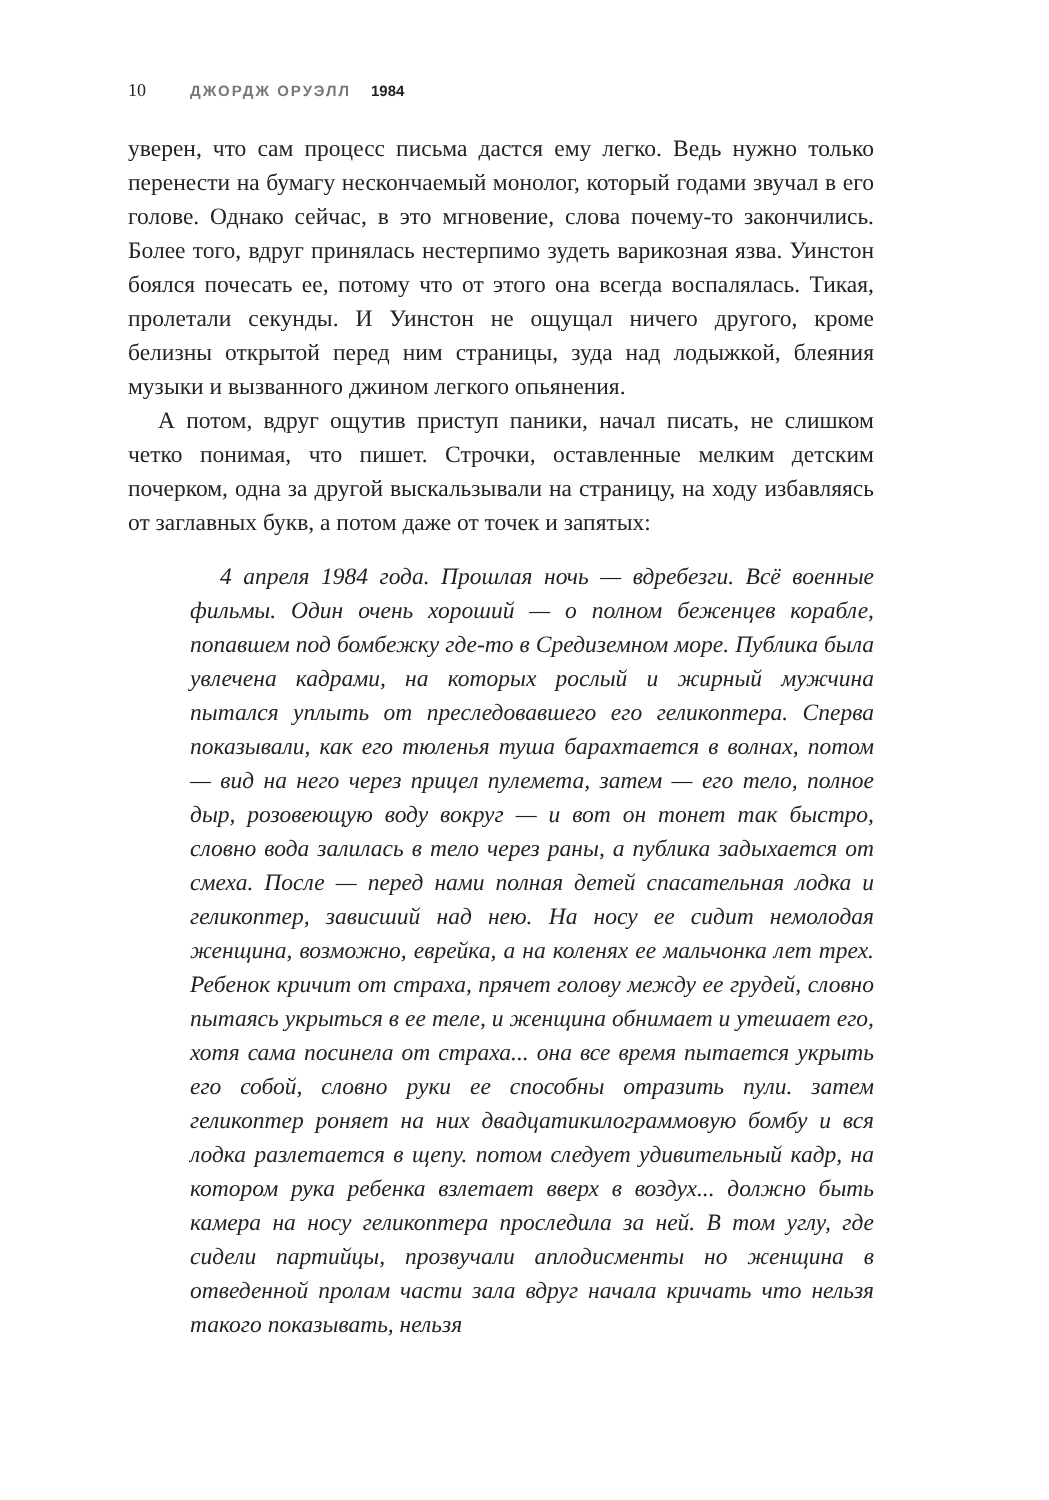10 ДЖОРДЖ ОРУЭЛЛ 1984
уверен, что сам процесс письма дастся ему легко. Ведь нужно только перенести на бумагу нескончаемый монолог, который годами звучал в его голове. Однако сейчас, в это мгновение, слова почему-то закончились. Более того, вдруг принялась нестерпимо зудеть варикозная язва. Уинстон боялся почесать ее, потому что от этого она всегда воспалялась. Тикая, пролетали секунды. И Уинстон не ощущал ничего другого, кроме белизны открытой перед ним страницы, зуда над лодыжкой, блеяния музыки и вызванного джином легкого опьянения.
А потом, вдруг ощутив приступ паники, начал писать, не слишком четко понимая, что пишет. Строчки, оставленные мелким детским почерком, одна за другой выскальзывали на страницу, на ходу избавляясь от заглавных букв, а потом даже от точек и запятых:
4 апреля 1984 года. Прошлая ночь — вдребезги. Всё военные фильмы. Один очень хороший — о полном беженцев корабле, попавшем под бомбежку где-то в Средиземном море. Публика была увлечена кадрами, на которых рослый и жирный мужчина пытался уплыть от преследовавшего его геликоптера. Сперва показывали, как его тюленья туша барахтается в волнах, потом — вид на него через прицел пулемета, затем — его тело, полное дыр, розовеющую воду вокруг — и вот он тонет так быстро, словно вода залилась в тело через раны, а публика задыхается от смеха. После — перед нами полная детей спасательная лодка и геликоптер, зависший над нею. На носу ее сидит немолодая женщина, возможно, еврейка, а на коленях ее мальчонка лет трех. Ребенок кричит от страха, прячет голову между ее грудей, словно пытаясь укрыться в ее теле, и женщина обнимает и утешает его, хотя сама посинела от страха... она все время пытается укрыть его собой, словно руки ее способны отразить пули. затем геликоптер роняет на них двадцатикилограммовую бомбу и вся лодка разлетается в щепу. потом следует удивительный кадр, на котором рука ребенка взлетает вверх в воздух... должно быть камера на носу геликоптера проследила за ней. В том углу, где сидели партийцы, прозвучали аплодисменты но женщина в отведенной пролам части зала вдруг начала кричать что нельзя такого показывать, нельзя